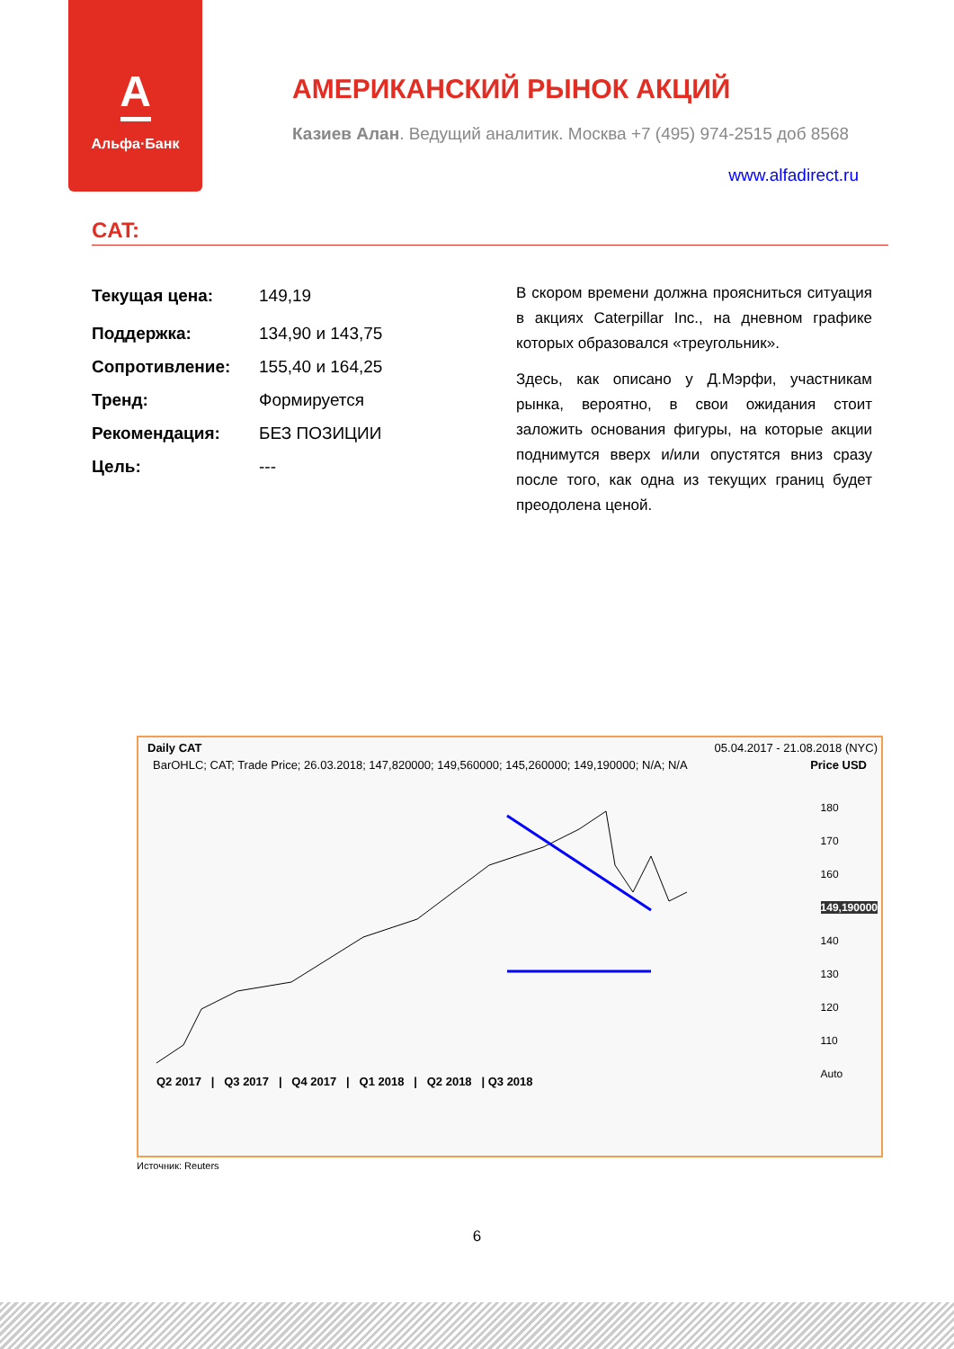А
Альфа·Банк
АМЕРИКАНСКИЙ РЫНОК АКЦИЙ
Казиев Алан. Ведущий аналитик. Москва +7 (495) 974-2515 доб 8568
www.alfadirect.ru
CAT:
Текущая цена: 149,19
Поддержка: 134,90 и 143,75
Сопротивление: 155,40 и 164,25
Тренд: Формируется
Рекомендация: БЕЗ ПОЗИЦИИ
Цель: ---
В скором времени должна проясниться ситуация в акциях Caterpillar Inc., на дневном графике которых образовался «треугольник».
Здесь, как описано у Д.Мэрфи, участникам рынка, вероятно, в свои ожидания стоит заложить основания фигуры, на которые акции поднимутся вверх и/или опустятся вниз сразу после того, как одна из текущих границ будет преодолена ценой.
Daily CAT 05.04.2017 - 21.08.2018 (NYC)
BarOHLC; CAT; Trade Price; 26.03.2018; 147,820000; 149,560000; 145,260000; 149,190000; N/A; N/A Price USD
180
170
160
149,190000
140
130
120
110
Auto
Q2 2017 | Q3 2017 | Q4 2017 | Q1 2018 | Q2 2018 | Q3 2018
Источник: Reuters
6